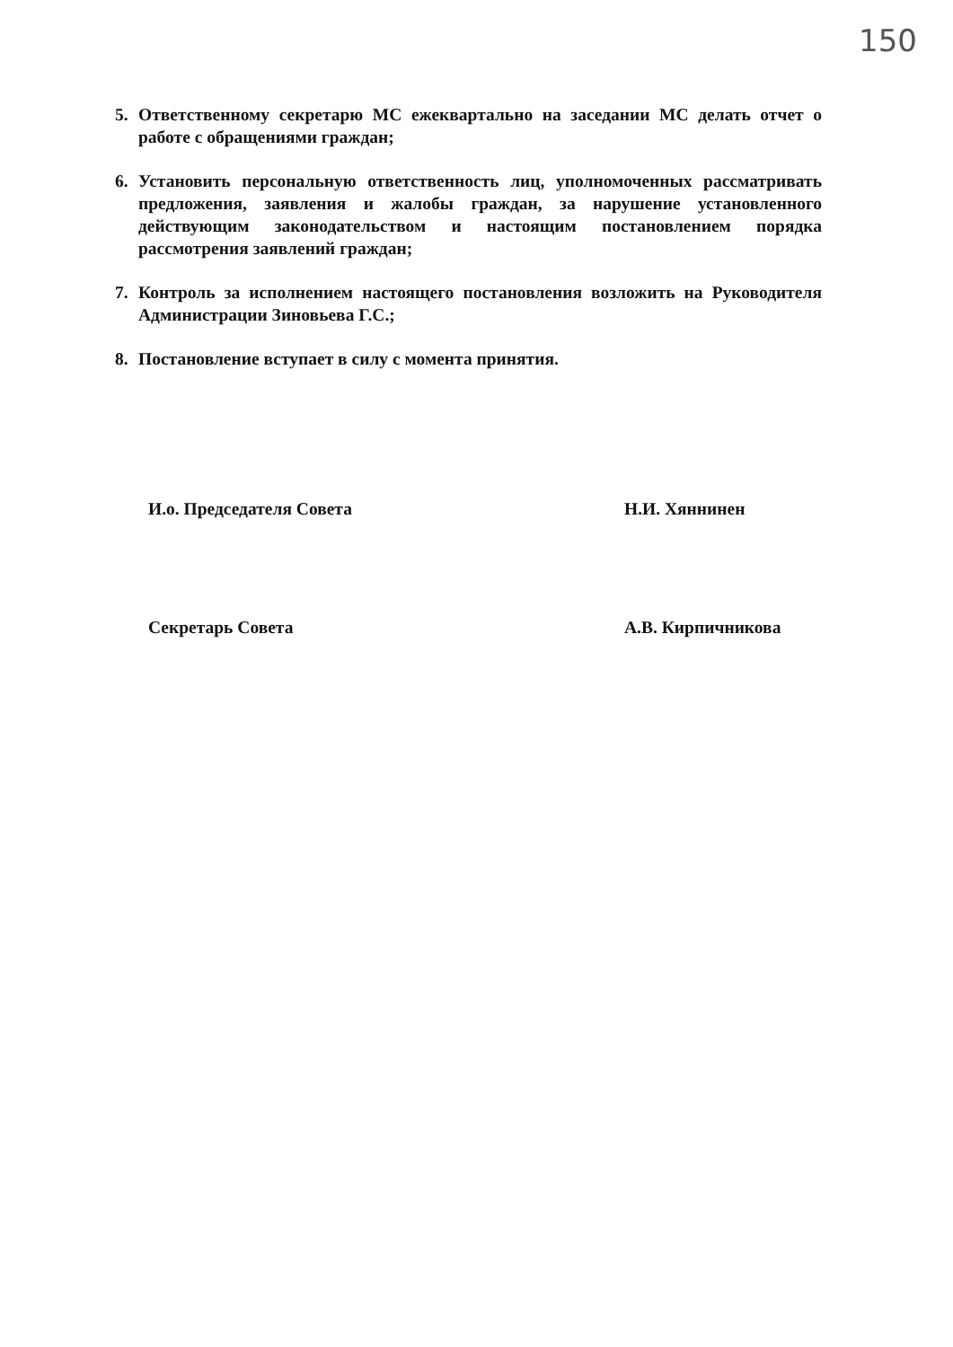150
5. Ответственному секретарю МС ежеквартально на заседании МС делать отчет о работе с обращениями граждан;
6. Установить персональную ответственность лиц, уполномоченных рассматривать предложения, заявления и жалобы граждан, за нарушение установленного действующим законодательством и настоящим постановлением порядка рассмотрения заявлений граждан;
7. Контроль за исполнением настоящего постановления возложить на Руководителя Администрации Зиновьева Г.С.;
8. Постановление вступает в силу с момента принятия.
И.о. Председателя Совета Н.И. Хяннинен
Секретарь Совета А.В. Кирпичникова